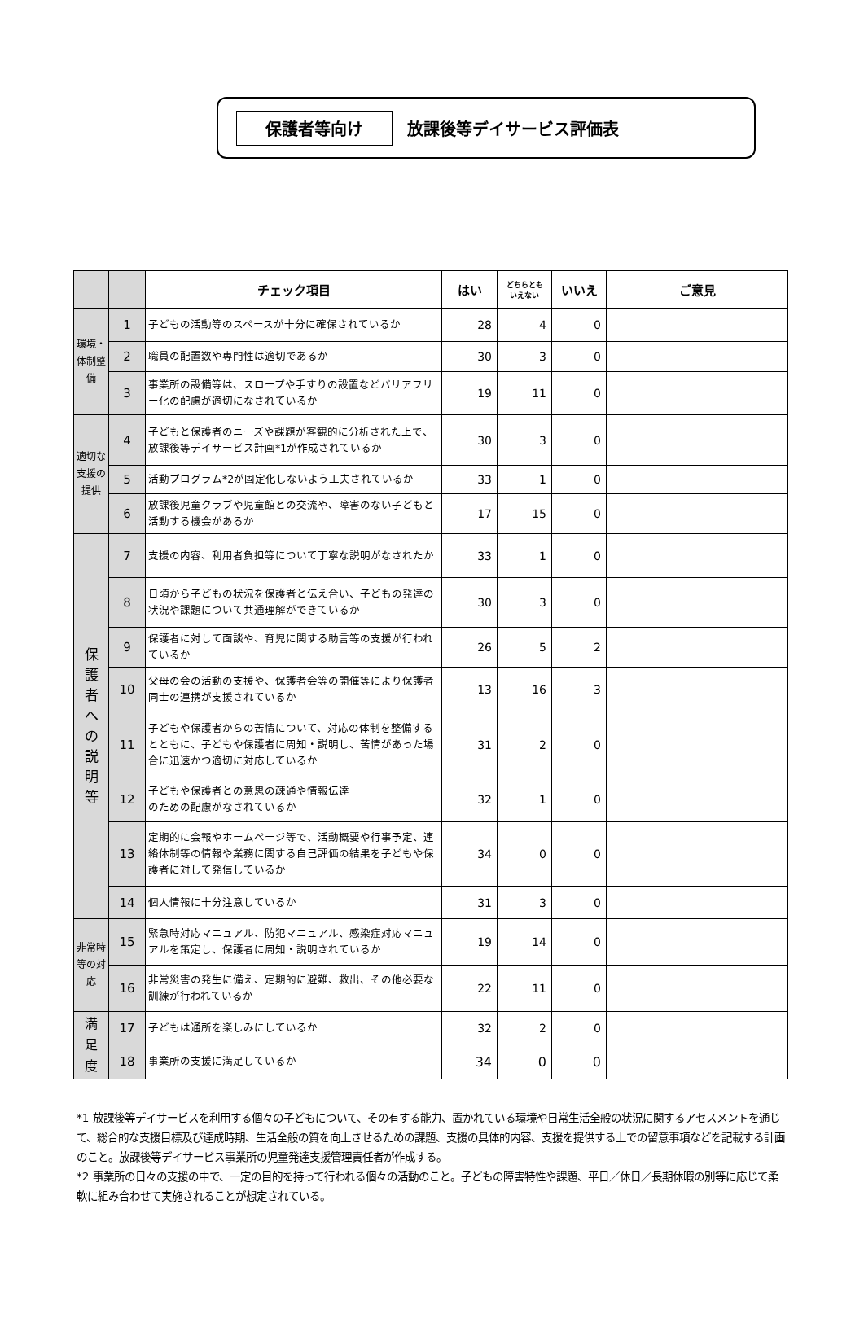保護者等向け 放課後等デイサービス評価表
| | | チェック項目 | はい | どちらとも いえない | いいえ | ご意見 |
| --- | --- | --- | --- | --- | --- | --- |
| 環境・体制整備 | 1 | 子どもの活動等のスペースが十分に確保されているか | 28 | 4 | 0 | |
| | 2 | 職員の配置数や専門性は適切であるか | 30 | 3 | 0 | |
| | 3 | 事業所の設備等は、スロープや手すりの設置などバリアフリー化の配慮が適切になされているか | 19 | 11 | 0 | |
| 適切な支援の提供 | 4 | 子どもと保護者のニーズや課題が客観的に分析された上で、 放課後等デイサービス計画*1 が作成されているか | 30 | 3 | 0 | |
| | 5 | 活動プログラム*2 が固定化しないよう工夫されているか | 33 | 1 | 0 | |
| | 6 | 放課後児童クラブや児童館との交流や、障害のない子どもと活動する機会があるか | 17 | 15 | 0 | |
| 保 護 者 へ の 説 明 等 | 7 | 支援の内容、利用者負担等について丁寧な説明がなされたか | 33 | 1 | 0 | |
| | 8 | 日頃から子どもの状況を保護者と伝え合い、子どもの発達の状況や課題について共通理解ができているか | 30 | 3 | 0 | |
| | 9 | 保護者に対して面談や、育児に関する助言等の支援が行われているか | 26 | 5 | 2 | |
| | 10 | 父母の会の活動の支援や、保護者会等の開催等により保護者同士の連携が支援されているか | 13 | 16 | 3 | |
| | 11 | 子どもや保護者からの苦情について、対応の体制を整備するとともに、子どもや保護者に周知・説明し、苦情があった場合に迅速かつ適切に対応しているか | 31 | 2 | 0 | |
| | 12 | 子どもや保護者との意思の疎通や情報伝達 のための配慮がなされているか | 32 | 1 | 0 | |
| | 13 | 定期的に会報やホームページ等で、活動概要や行事予定、連絡体制等の情報や業務に関する自己評価の結果を子どもや保護者に対して発信しているか | 34 | 0 | 0 | |
| | 14 | 個人情報に十分注意しているか | 31 | 3 | 0 | |
| 非常時等の対応 | 15 | 緊急時対応マニュアル、防犯マニュアル、感染症対応マニュアルを策定し、保護者に周知・説明されているか | 19 | 14 | 0 | |
| | 16 | 非常災害の発生に備え、定期的に避難、救出、その他必要な訓練が行われているか | 22 | 11 | 0 | |
| 満 足 度 | 17 | 子どもは通所を楽しみにしているか | 32 | 2 | 0 | |
| | 18 | 事業所の支援に満足しているか | 34 | 0 | 0 | |
*1 放課後等デイサービスを利用する個々の子どもについて、その有する能力、置かれている環境や日常生活全般の状況に関するアセスメントを通じて、総合的な支援目標及び達成時期、生活全般の質を向上させるための課題、支援の具体的内容、支援を提供する上での留意事項などを記載する計画のこと。放課後等デイサービス事業所の児童発達支援管理責任者が作成する。
*2 事業所の日々の支援の中で、一定の目的を持って行われる個々の活動のこと。子どもの障害特性や課題、平日／休日／長期休暇の別等に応じて柔軟に組み合わせて実施されることが想定されている。